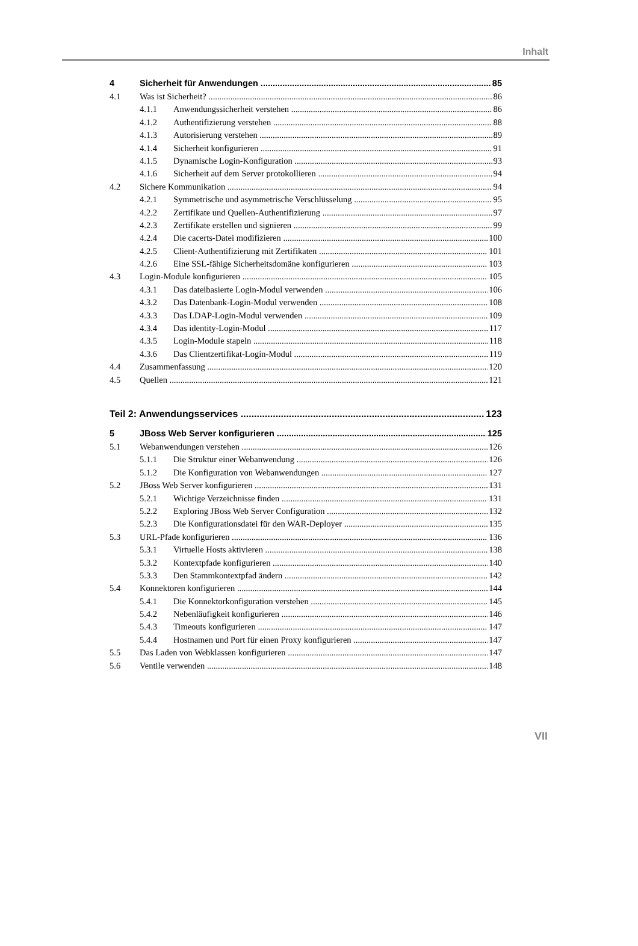Inhalt
4 Sicherheit für Anwendungen 85
4.1 Was ist Sicherheit? 86
4.1.1 Anwendungssicherheit verstehen 86
4.1.2 Authentifizierung verstehen 88
4.1.3 Autorisierung verstehen 89
4.1.4 Sicherheit konfigurieren 91
4.1.5 Dynamische Login-Konfiguration 93
4.1.6 Sicherheit auf dem Server protokollieren 94
4.2 Sichere Kommunikation 94
4.2.1 Symmetrische und asymmetrische Verschlüsselung 95
4.2.2 Zertifikate und Quellen-Authentifizierung 97
4.2.3 Zertifikate erstellen und signieren 99
4.2.4 Die cacerts-Datei modifizieren 100
4.2.5 Client-Authentifizierung mit Zertifikaten 101
4.2.6 Eine SSL-fähige Sicherheitsdomäne konfigurieren 103
4.3 Login-Module konfigurieren 105
4.3.1 Das dateibasierte Login-Modul verwenden 106
4.3.2 Das Datenbank-Login-Modul verwenden 108
4.3.3 Das LDAP-Login-Modul verwenden 109
4.3.4 Das identity-Login-Modul 117
4.3.5 Login-Module stapeln 118
4.3.6 Das Clientzertifikat-Login-Modul 119
4.4 Zusammenfassung 120
4.5 Quellen 121
Teil 2: Anwendungsservices 123
5 JBoss Web Server konfigurieren 125
5.1 Webanwendungen verstehen 126
5.1.1 Die Struktur einer Webanwendung 126
5.1.2 Die Konfiguration von Webanwendungen 127
5.2 JBoss Web Server konfigurieren 131
5.2.1 Wichtige Verzeichnisse finden 131
5.2.2 Exploring JBoss Web Server Configuration 132
5.2.3 Die Konfigurationsdatei für den WAR-Deployer 135
5.3 URL-Pfade konfigurieren 136
5.3.1 Virtuelle Hosts aktivieren 138
5.3.2 Kontextpfade konfigurieren 140
5.3.3 Den Stammkontextpfad ändern 142
5.4 Konnektoren konfigurieren 144
5.4.1 Die Konnektorkonfiguration verstehen 145
5.4.2 Nebenläufigkeit konfigurieren 146
5.4.3 Timeouts konfigurieren 147
5.4.4 Hostnamen und Port für einen Proxy konfigurieren 147
5.5 Das Laden von Webklassen konfigurieren 147
5.6 Ventile verwenden 148
VII